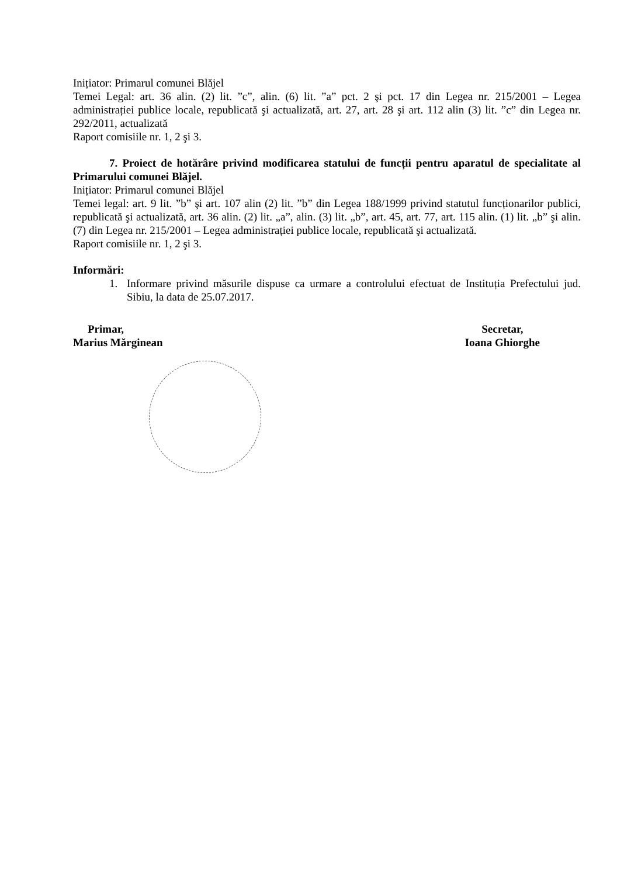Inițiator: Primarul comunei Blăjel
Temei Legal: art. 36 alin. (2) lit. ”c”, alin. (6) lit. ”a” pct. 2 şi pct. 17 din Legea nr. 215/2001 – Legea administrației publice locale, republicată şi actualizată, art. 27, art. 28 şi art. 112 alin (3) lit. ”c” din Legea nr. 292/2011, actualizată
Raport comisiile nr. 1, 2 şi 3.
7. Proiect de hotărâre privind modificarea statului de funcții pentru aparatul de specialitate al Primarului comunei Blăjel.
Inițiator: Primarul comunei Blăjel
Temei legal: art. 9 lit. ”b” şi art. 107 alin (2) lit. ”b” din Legea 188/1999 privind statutul funcționarilor publici, republicată şi actualizată, art. 36 alin. (2) lit. „a”, alin. (3) lit. „b”, art. 45, art. 77, art. 115 alin. (1) lit. „b” şi alin. (7) din Legea nr. 215/2001 – Legea administrației publice locale, republicată şi actualizată.
Raport comisiile nr. 1, 2 şi 3.
Informări:
1. Informare privind măsurile dispuse ca urmare a controlului efectuat de Instituția Prefectului jud. Sibiu, la data de 25.07.2017.
Primar,
Marius Mărginean
Secretar,
Ioana Ghiorghe